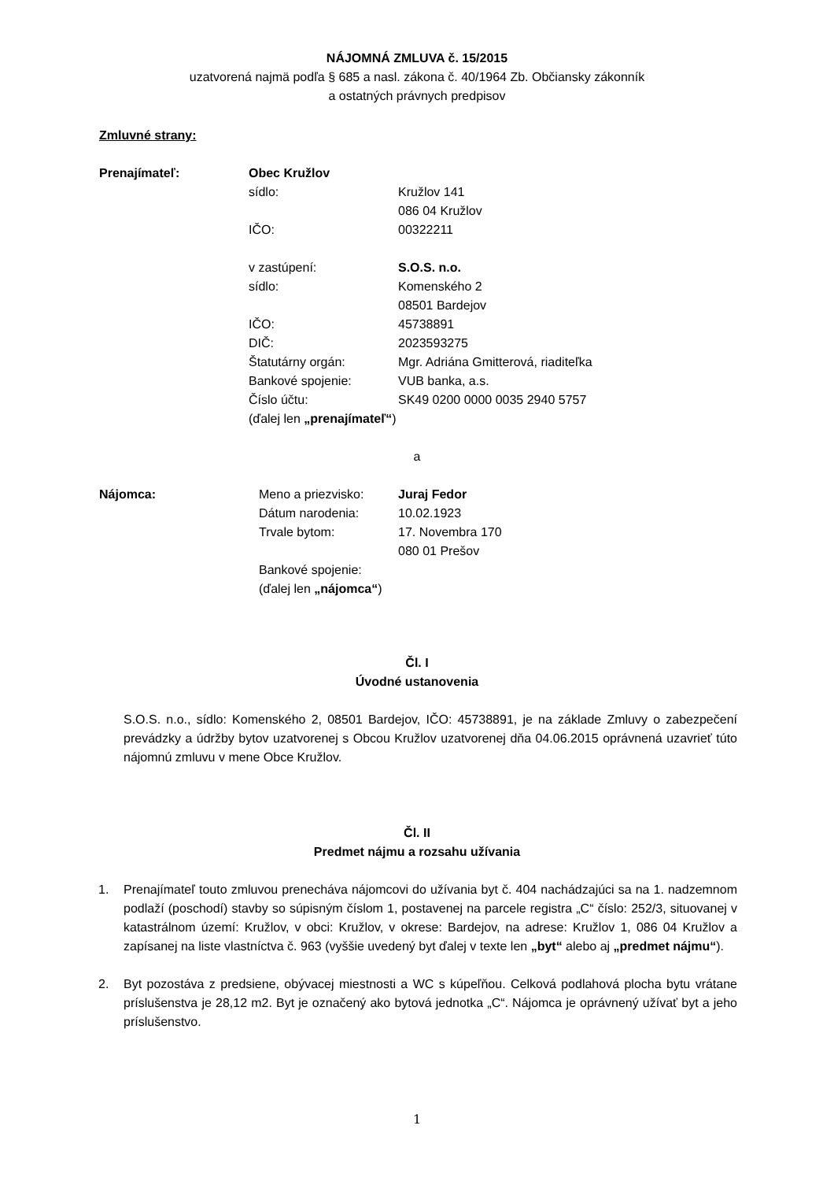NÁJOMNÁ ZMLUVA č. 15/2015
uzatvorená najmä podľa § 685 a nasl. zákona č. 40/1964 Zb. Občiansky zákonník
a ostatných právnych predpisov
Zmluvné strany:
Prenajímateľ: Obec Kružlov sídlo: Kružlov 141
086 04 Kružlov IČO: 00322211 v zastúpení: S.O.S. n.o. sídlo: Komenského 2
08501 Bardejov IČO: 45738891 DIČ: 2023593275 Štatutárny orgán: Mgr. Adriána Gmitterová, riaditeľka Bankové spojenie: VUB banka, a.s. Číslo účtu: SK49 0200 0000 0035 2940 5757 (ďalej len „prenajímateľ“)
a
Nájomca: Meno a priezvisko: Juraj Fedor Dátum narodenia: 10.02.1923 Trvale bytom: 17. Novembra 170
080 01 Prešov Bankové spojenie: (ďalej len „nájomca“)
Čl. I
Úvodné ustanovenia
S.O.S. n.o., sídlo: Komenského 2, 08501 Bardejov, IČO: 45738891, je na základe Zmluvy o zabezpečení prevádzky a údržby bytov uzatvorenej s Obcou Kružlov uzatvorenej dňa 04.06.2015 oprávnená uzavrieť túto nájomnú zmluvu v mene Obce Kružlov.
Čl. II
Predmet nájmu a rozsahu užívania
1. Prenajímateľ touto zmluvou prenecháva nájomcovi do užívania byt č. 404 nachádzajúci sa na 1. nadzemnom podlaží (poschodí) stavby so súpisným číslom 1, postavenej na parcele registra „C“ číslo: 252/3, situovanej v katastrálnom území: Kružlov, v obci: Kružlov, v okrese: Bardejov, na adrese: Kružlov 1, 086 04 Kružlov a zapísanej na liste vlastníctva č. 963 (vyššie uvedený byt ďalej v texte len „byt“ alebo aj „predmet nájmu“).
2. Byt pozostáva z predsiene, obývacej miestnosti a WC s kúpeľňou. Celková podlahová plocha bytu vrátane príslušenstva je 28,12 m2. Byt je označený ako bytová jednotka „C“. Nájomca je oprávnený užívať byt a jeho príslušenstvo.
1